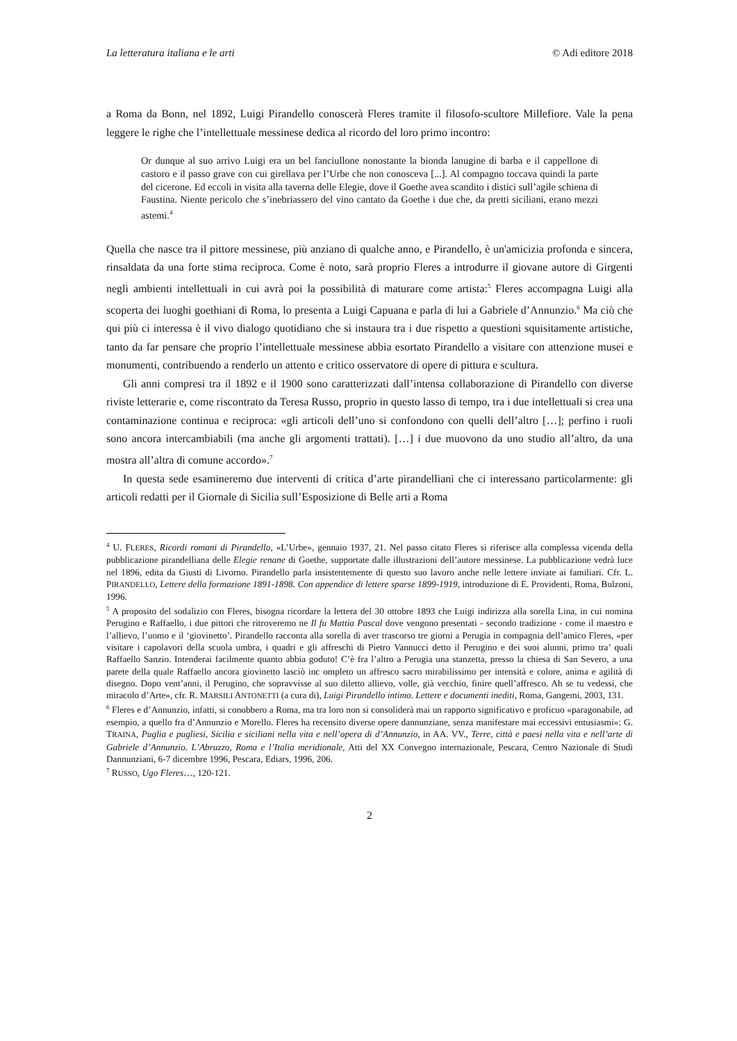La letteratura italiana e le arti © Adi editore 2018
a Roma da Bonn, nel 1892, Luigi Pirandello conoscerà Fleres tramite il filosofo-scultore Millefiore. Vale la pena leggere le righe che l’intellettuale messinese dedica al ricordo del loro primo incontro:
Or dunque al suo arrivo Luigi era un bel fanciullone nonostante la bionda lanugine di barba e il cappellone di castoro e il passo grave con cui girellava per l’Urbe che non conosceva [...]. Al compagno toccava quindi la parte del cicerone. Ed eccoli in visita alla taverna delle Elegie, dove il Goethe avea scandito i distici sull’agile schiena di Faustina. Niente pericolo che s’inebriassero del vino cantato da Goethe i due che, da pretti siciliani, erano mezzi astemi.<sup>4</sup>
Quella che nasce tra il pittore messinese, più anziano di qualche anno, e Pirandello, è un'amicizia profonda e sincera, rinsaldata da una forte stima reciproca. Come è noto, sarà proprio Fleres a introdurre il giovane autore di Girgenti negli ambienti intellettuali in cui avrà poi la possibilità di maturare come artista:<sup>5</sup> Fleres accompagna Luigi alla scoperta dei luoghi goethiani di Roma, lo presenta a Luigi Capuana e parla di lui a Gabriele d’Annunzio.<sup>6</sup> Ma ciò che qui più ci interessa è il vivo dialogo quotidiano che si instaura tra i due rispetto a questioni squisitamente artistiche, tanto da far pensare che proprio l’intellettuale messinese abbia esortato Pirandello a visitare con attenzione musei e monumenti, contribuendo a renderlo un attento e critico osservatore di opere di pittura e scultura.
Gli anni compresi tra il 1892 e il 1900 sono caratterizzati dall’intensa collaborazione di Pirandello con diverse riviste letterarie e, come riscontrato da Teresa Russo, proprio in questo lasso di tempo, tra i due intellettuali si crea una contaminazione continua e reciproca: «gli articoli dell’uno si confondono con quelli dell’altro […]; perfino i ruoli sono ancora intercambiabili (ma anche gli argomenti trattati). […] i due muovono da uno studio all’altro, da una mostra all’altra di comune accordo».<sup>7</sup>
In questa sede esamineremo due interventi di critica d’arte pirandelliani che ci interessano particolarmente: gli articoli redatti per il Giornale di Sicilia sull’Esposizione di Belle arti a Roma
<sup>4</sup> U. FLERES, Ricordi romani di Pirandello, «L’Urbe», gennaio 1937, 21. Nel passo citato Fleres si riferisce alla complessa vicenda della pubblicazione pirandelliana delle Elegie renane di Goethe, supportate dalle illustrazioni dell’autore messinese. La pubblicazione vedrà luce nel 1896, edita da Giusti di Livorno. Pirandello parla insistentemente di questo suo lavoro anche nelle lettere inviate ai familiari. Cfr. L. PIRANDELLO, Lettere della formazione 1891-1898. Con appendice di lettere sparse 1899-1919, introduzione di E. Providenti, Roma, Bulzoni, 1996.
<sup>5</sup> A proposito del sodalizio con Fleres, bisogna ricordare la lettera del 30 ottobre 1893 che Luigi indirizza alla sorella Lina, in cui nomina Perugino e Raffaello, i due pittori che ritroveremo ne Il fu Mattia Pascal dove vengono presentati - secondo tradizione - come il maestro e l’allievo, l’uomo e il ‘giovinetto’. Pirandello racconta alla sorella di aver trascorso tre giorni a Perugia in compagnia dell’amico Fleres, «per visitare i capolavori della scuola umbra, i quadri e gli affreschi di Pietro Vannucci detto il Perugino e dei suoi alunni, primo tra’ quali Raffaello Sanzio. Intenderai facilmente quanto abbia goduto! C’è fra l’altro a Perugia una stanzetta, presso la chiesa di San Severo, a una parete della quale Raffaello ancora giovinetto lasciò inc ompleto un affresco sacro mirabilissimo per intensità e colore, anima e agilità di disegno. Dopo vent’anni, il Perugino, che sopravvisse al suo diletto allievo, volle, già vecchio, finire quell’affresco. Ah se tu vedessi, che miracolo d’Arte», cfr. R. MARSILI ANTONETTI (a cura di), Luigi Pirandello intimo. Lettere e documenti inediti, Roma, Gangemi, 2003, 131.
<sup>6</sup> Fleres e d’Annunzio, infatti, si conobbero a Roma, ma tra loro non si consoliderà mai un rapporto significativo e proficuo «paragonabile, ad esempio, a quello fra d’Annunzio e Morello. Fleres ha recensito diverse opere dannunziane, senza manifestare mai eccessivi entusiasmi»: G. TRAINA, Puglia e pugliesi, Sicilia e siciliani nella vita e nell’opera di d’Annunzio, in AA. VV., Terre, città e paesi nella vita e nell’arte di Gabriele d’Annunzio. L’Abruzzo, Roma e l’Italia meridionale, Atti del XX Convegno internazionale, Pescara, Centro Nazionale di Studi Dannunziani, 6-7 dicembre 1996, Pescara, Ediars, 1996, 206.
<sup>7</sup> RUSSO, Ugo Fleres…, 120-121.
2